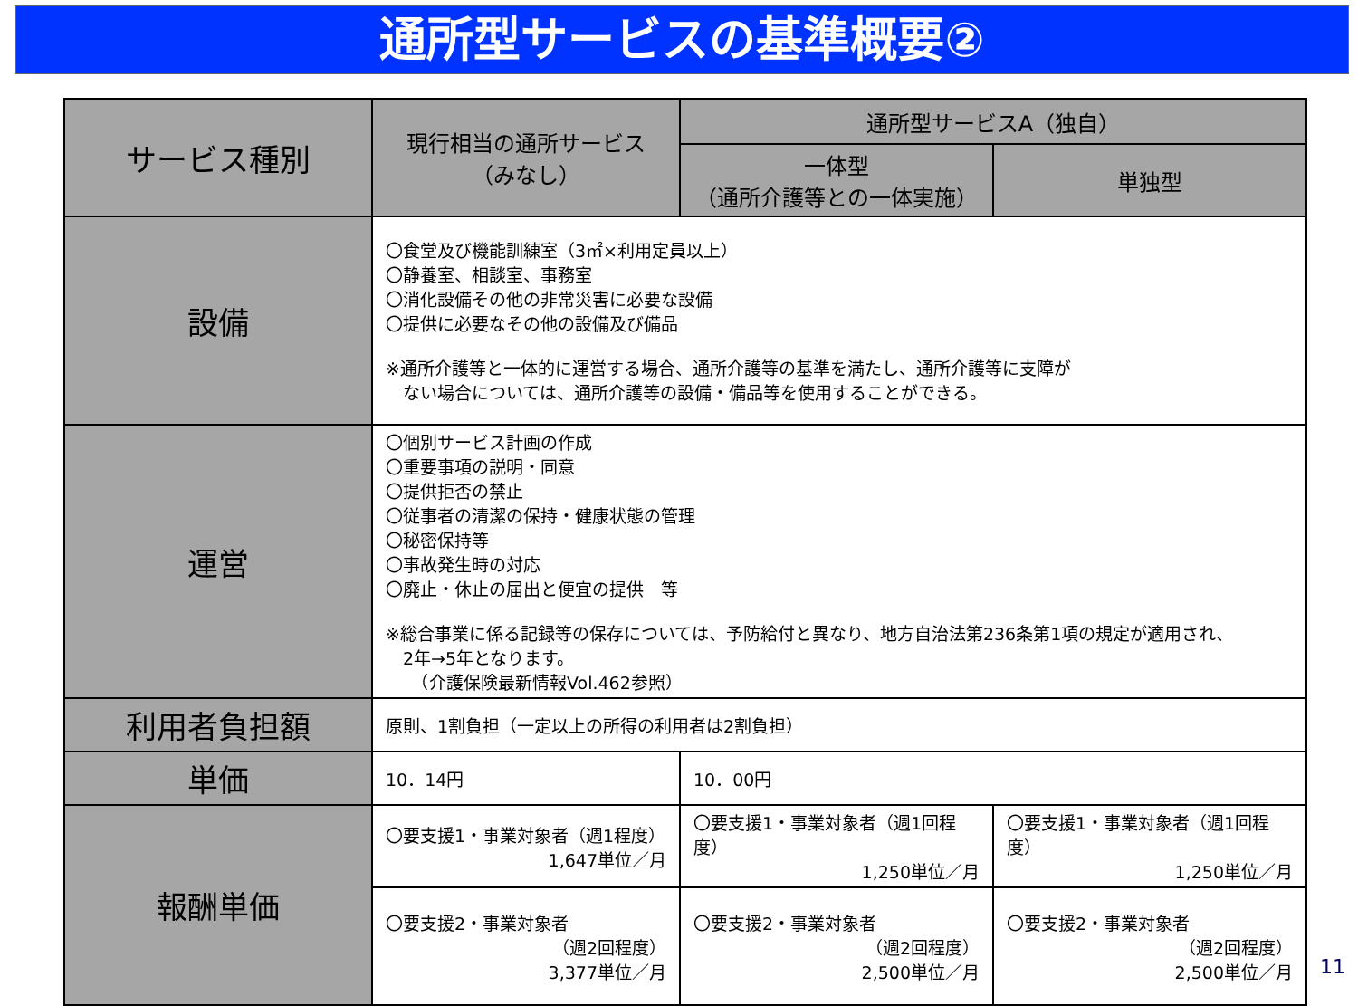通所型サービスの基準概要②
| サービス種別 | 現行相当の通所サービス （みなし） | 通所型サービスA（独自） | |
| --- | --- | --- | --- |
| | | 一体型 （通所介護等との一体実施） | 単独型 |
| 設備 | 〇食堂及び機能訓練室（3㎡×利用定員以上） 〇静養室、相談室、事務室 〇消化設備その他の非常災害に必要な設備 〇提供に必要なその他の設備及び備品 ※通所介護等と一体的に運営する場合、通所介護等の基準を満たし、通所介護等に支障が ない場合については、通所介護等の設備・備品等を使用することができる。 | | |
| 運営 | 〇個別サービス計画の作成 〇重要事項の説明・同意 〇提供拒否の禁止 〇従事者の清潔の保持・健康状態の管理 〇秘密保持等 〇事故発生時の対応 〇廃止・休止の届出と便宜の提供 等 ※総合事業に係る記録等の保存については、予防給付と異なり、地方自治法第236条第1項の規定が適用され、 2年→5年となります。 （介護保険最新情報Vol.462参照） | | |
| 利用者負担額 | 原則、1割負担（一定以上の所得の利用者は2割負担） | | |
| 単価 | 10．14円 | 10．00円 | |
| 報酬単価 | 〇要支援1・事業対象者（週1程度） 1,647単位／月 | 〇要支援1・事業対象者（週1回程度） 1,250単位／月 | 〇要支援1・事業対象者（週1回程度） 1,250単位／月 |
| | 〇要支援2・事業対象者 （週2回程度） 3,377単位／月 | 〇要支援2・事業対象者 （週2回程度） 2,500単位／月 | 〇要支援2・事業対象者 （週2回程度） 2,500単位／月 |
11